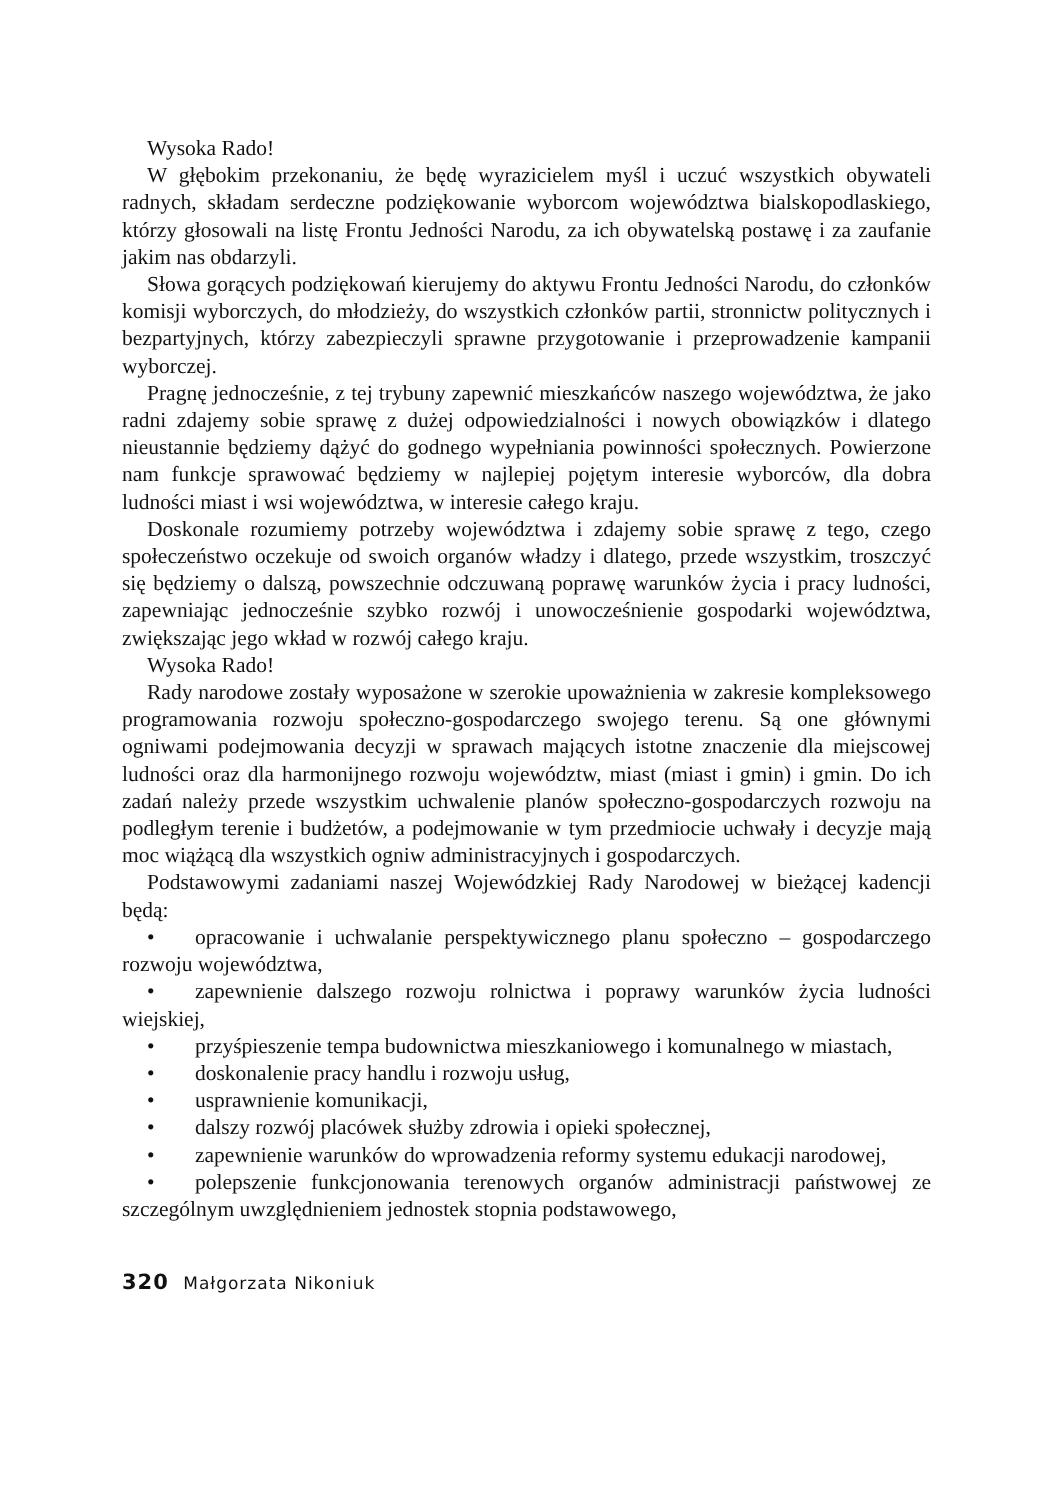Wysoka Rado!
W głębokim przekonaniu, że będę wyrazicielem myśl i uczuć wszystkich obywateli radnych, składam serdeczne podziękowanie wyborcom województwa bialskopodlaskiego, którzy głosowali na listę Frontu Jedności Narodu, za ich obywatelską postawę i za zaufanie jakim nas obdarzyli.
Słowa gorących podziękowań kierujemy do aktywu Frontu Jedności Narodu, do członków komisji wyborczych, do młodzieży, do wszystkich członków partii, stronnictw politycznych i bezpartyjnych, którzy zabezpieczyli sprawne przygotowanie i przeprowadzenie kampanii wyborczej.
Pragnę jednocześnie, z tej trybuny zapewnić mieszkańców naszego województwa, że jako radni zdajemy sobie sprawę z dużej odpowiedzialności i nowych obowiązków i dlatego nieustannie będziemy dążyć do godnego wypełniania powinności społecznych. Powierzone nam funkcje sprawować będziemy w najlepiej pojętym interesie wyborców, dla dobra ludności miast i wsi województwa, w interesie całego kraju.
Doskonale rozumiemy potrzeby województwa i zdajemy sobie sprawę z tego, czego społeczeństwo oczekuje od swoich organów władzy i dlatego, przede wszystkim, troszczyć się będziemy o dalszą, powszechnie odczuwaną poprawę warunków życia i pracy ludności, zapewniając jednocześnie szybko rozwój i unowocześnienie gospodarki województwa, zwiększając jego wkład w rozwój całego kraju.
Wysoka Rado!
Rady narodowe zostały wyposażone w szerokie upoważnienia w zakresie kompleksowego programowania rozwoju społeczno-gospodarczego swojego terenu. Są one głównymi ogniwami podejmowania decyzji w sprawach mających istotne znaczenie dla miejscowej ludności oraz dla harmonijnego rozwoju województw, miast (miast i gmin) i gmin. Do ich zadań należy przede wszystkim uchwalenie planów społeczno-gospodarczych rozwoju na podległym terenie i budżetów, a podejmowanie w tym przedmiocie uchwały i decyzje mają moc wiążącą dla wszystkich ogniw administracyjnych i gospodarczych.
Podstawowymi zadaniami naszej Wojewódzkiej Rady Narodowej w bieżącej kadencji będą:
• opracowanie i uchwalanie perspektywicznego planu społeczno – gospodarczego rozwoju województwa,
• zapewnienie dalszego rozwoju rolnictwa i poprawy warunków życia ludności wiejskiej,
• przyśpieszenie tempa budownictwa mieszkaniowego i komunalnego w miastach,
• doskonalenie pracy handlu i rozwoju usług,
• usprawnienie komunikacji,
• dalszy rozwój placówek służby zdrowia i opieki społecznej,
• zapewnienie warunków do wprowadzenia reformy systemu edukacji narodowej,
• polepszenie funkcjonowania terenowych organów administracji państwowej ze szczególnym uwzględnieniem jednostek stopnia podstawowego,
320 Małgorzata Nikoniuk